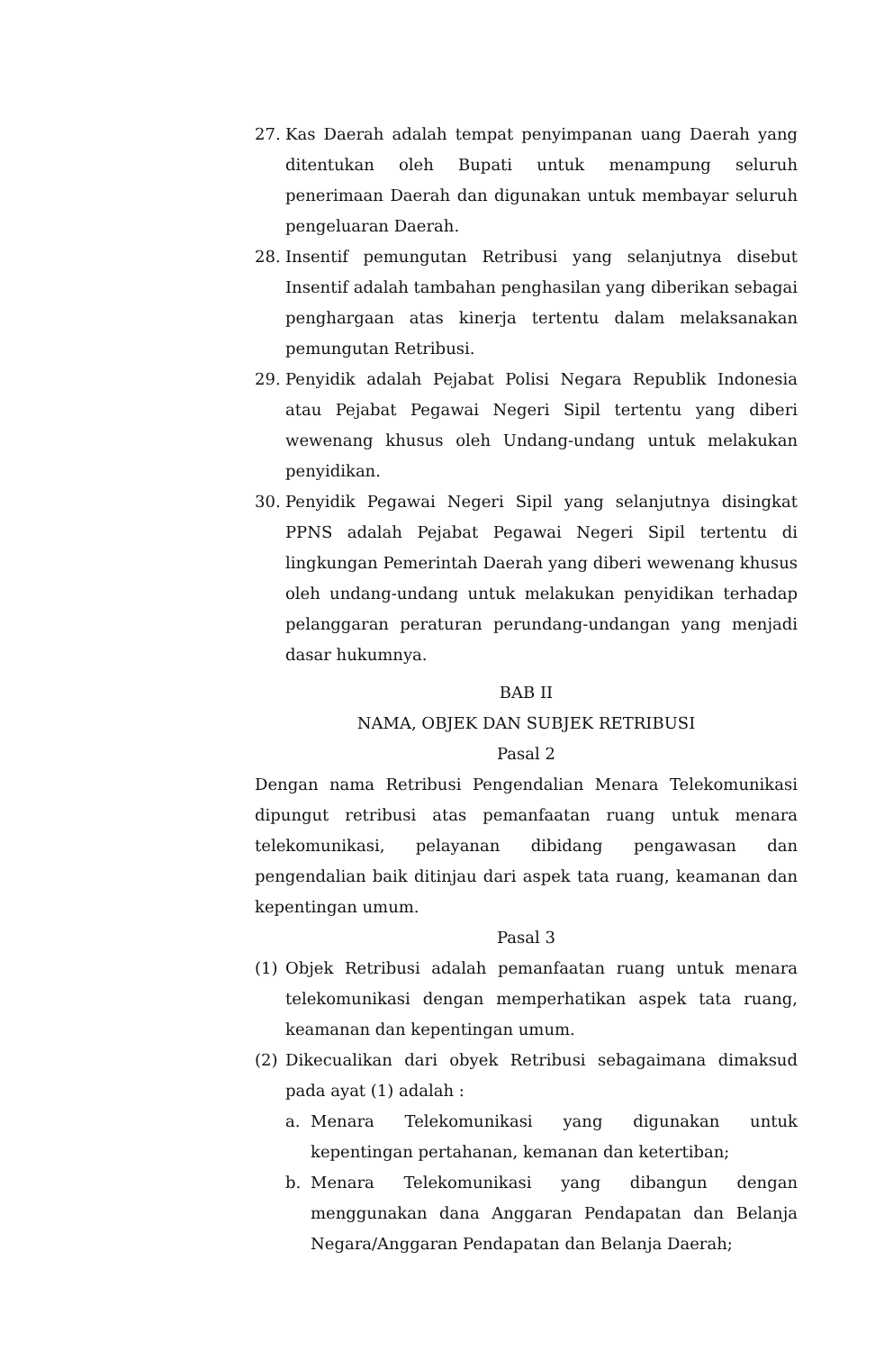27. Kas Daerah adalah tempat penyimpanan uang Daerah yang ditentukan oleh Bupati untuk menampung seluruh penerimaan Daerah dan digunakan untuk membayar seluruh pengeluaran Daerah.
28. Insentif pemungutan Retribusi yang selanjutnya disebut Insentif adalah tambahan penghasilan yang diberikan sebagai penghargaan atas kinerja tertentu dalam melaksanakan pemungutan Retribusi.
29. Penyidik adalah Pejabat Polisi Negara Republik Indonesia atau Pejabat Pegawai Negeri Sipil tertentu yang diberi wewenang khusus oleh Undang-undang untuk melakukan penyidikan.
30. Penyidik Pegawai Negeri Sipil yang selanjutnya disingkat PPNS adalah Pejabat Pegawai Negeri Sipil tertentu di lingkungan Pemerintah Daerah yang diberi wewenang khusus oleh undang-undang untuk melakukan penyidikan terhadap pelanggaran peraturan perundang-undangan yang menjadi dasar hukumnya.
BAB II
NAMA, OBJEK DAN SUBJEK RETRIBUSI
Pasal 2
Dengan nama Retribusi Pengendalian Menara Telekomunikasi dipungut retribusi atas pemanfaatan ruang untuk menara telekomunikasi, pelayanan dibidang pengawasan dan pengendalian baik ditinjau dari aspek tata ruang, keamanan dan kepentingan umum.
Pasal 3
(1) Objek Retribusi adalah pemanfaatan ruang untuk menara telekomunikasi dengan memperhatikan aspek tata ruang, keamanan dan kepentingan umum.
(2) Dikecualikan dari obyek Retribusi sebagaimana dimaksud pada ayat (1) adalah :
a. Menara Telekomunikasi yang digunakan untuk kepentingan pertahanan, kemanan dan ketertiban;
b. Menara Telekomunikasi yang dibangun dengan menggunakan dana Anggaran Pendapatan dan Belanja Negara/Anggaran Pendapatan dan Belanja Daerah;